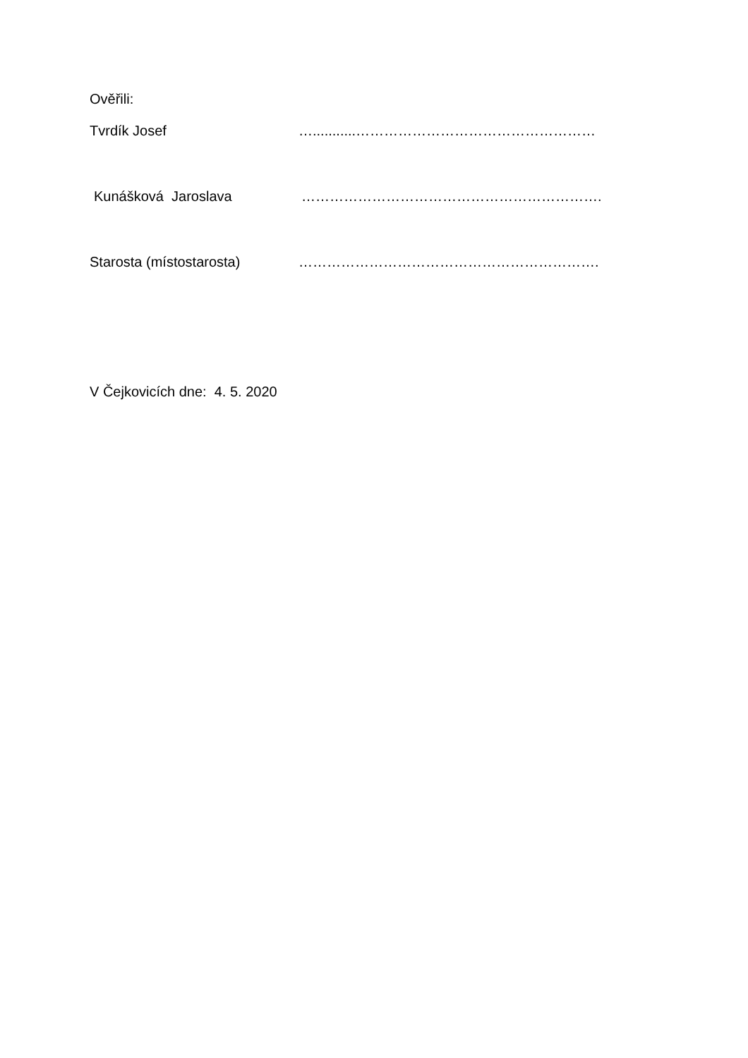Ověřili:
Tvrdík Josef …...........……………………………………………
Kunášková Jaroslava ……………………………………………………….
Starosta (místostarosta) ……………………………………………………….
V Čejkovicích dne: 4. 5. 2020